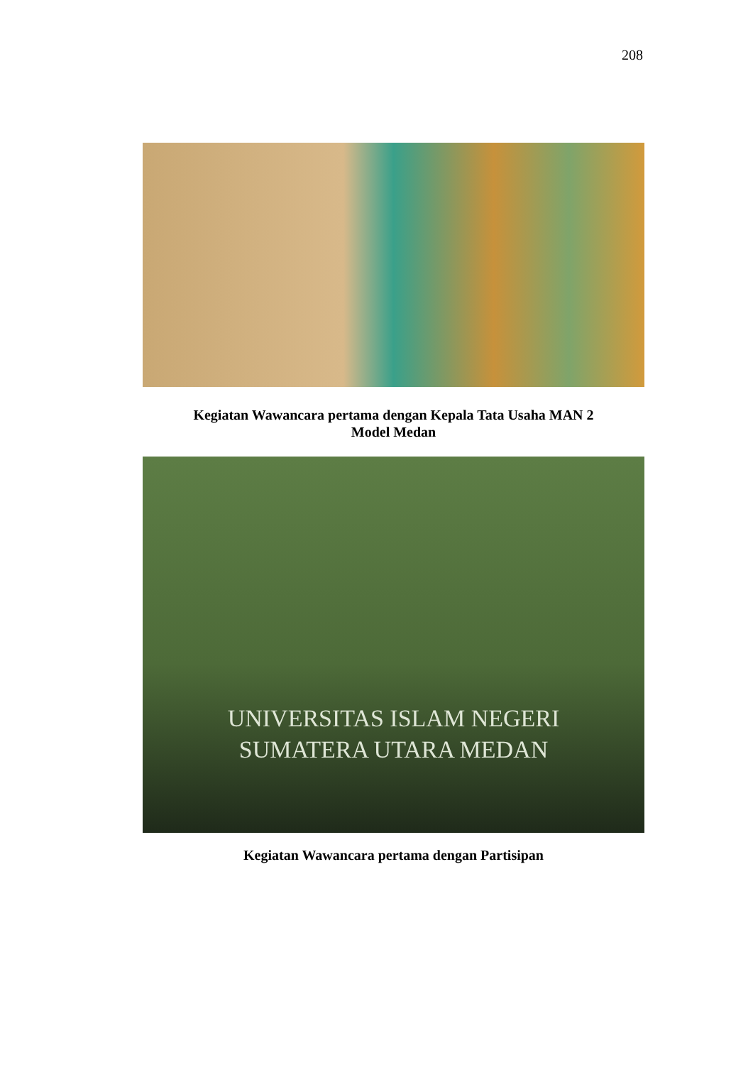208
Kegiatan Wawancara pertama dengan Kepala Tata Usaha MAN 2
Model Medan
UNIVERSITAS ISLAM NEGERI
SUMATERA UTARA MEDAN
Kegiatan Wawancara pertama dengan Partisipan